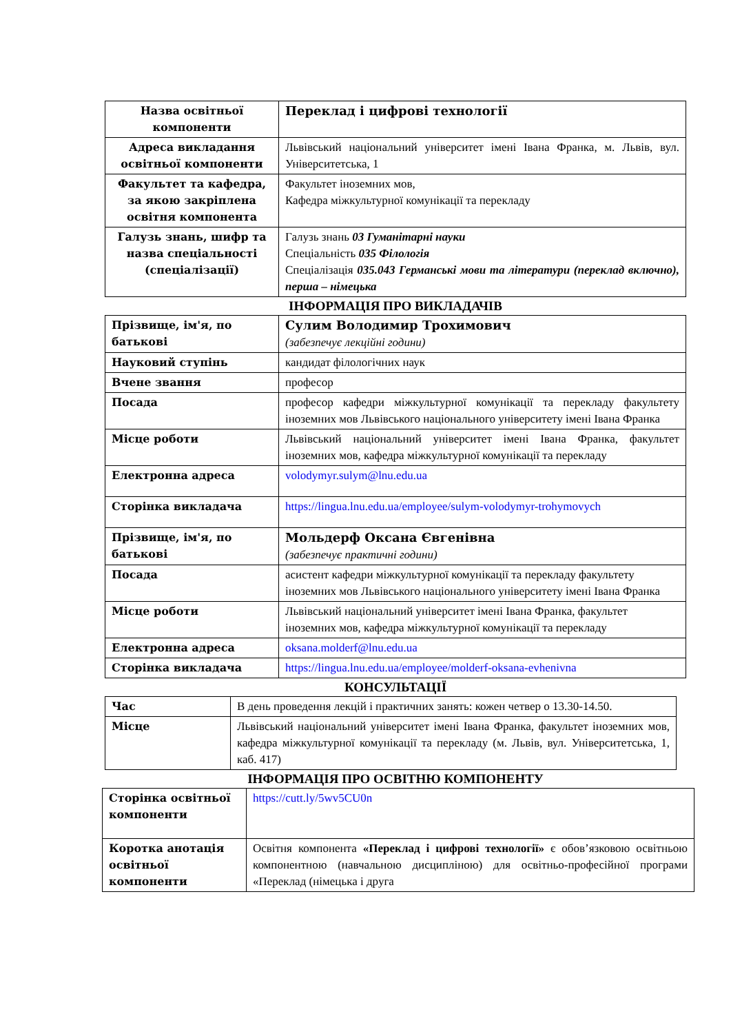| Назва освітньої компоненти | Переклад і цифрові технології |
| Адреса викладання освітньої компоненти | Львівський національний університет імені Івана Франка, м. Львів, вул. Університетська, 1 |
| Факультет та кафедра, за якою закріплена освітня компонента | Факультет іноземних мов, Кафедра міжкультурної комунікації та перекладу |
| Галузь знань, шифр та назва спеціальності (спеціалізації) | Галузь знань 03 Гуманітарні науки Спеціальність 035 Філологія Спеціалізація 035.043 Германські мови та літератури (переклад включно), перша – німецька |
ІНФОРМАЦІЯ ПРО ВИКЛАДАЧІВ
| Прізвище, ім'я, по батькові | Сулим Володимир Трохимович (забезпечує лекційні години) |
| Науковий ступінь | кандидат філологічних наук |
| Вчене звання | професор |
| Посада | професор кафедри міжкультурної комунікації та перекладу факультету іноземних мов Львівського національного університету імені Івана Франка |
| Місце роботи | Львівський національний університет імені Івана Франка, факультет іноземних мов, кафедра міжкультурної комунікації та перекладу |
| Електронна адреса | volodymyr.sulym@lnu.edu.ua |
| Сторінка викладача | https://lingua.lnu.edu.ua/employee/sulym-volodymyr-trohymovych |
| Прізвище, ім'я, по батькові | Мольдерф Оксана Євгенівна (забезпечує практичні години) |
| Посада | асистент кафедри міжкультурної комунікації та перекладу факультету іноземних мов Львівського національного університету імені Івана Франка |
| Місце роботи | Львівський національний університет імені Івана Франка, факультет іноземних мов, кафедра міжкультурної комунікації та перекладу |
| Електронна адреса | oksana.molderf@lnu.edu.ua |
| Сторінка викладача | https://lingua.lnu.edu.ua/employee/molderf-oksana-evhenivna |
КОНСУЛЬТАЦІЇ
| Час | В день проведення лекцій і практичних занять: кожен четвер о 13.30-14.50. |
| Місце | Львівський національний університет імені Івана Франка, факультет іноземних мов, кафедра міжкультурної комунікації та перекладу (м. Львів, вул. Університетська, 1, каб. 417) |
ІНФОРМАЦІЯ ПРО ОСВІТНЮ КОМПОНЕНТУ
| Сторінка освітньої компоненти | https://cutt.ly/5wv5CU0n |
| Коротка анотація освітньої компоненти | Освітня компонента «Переклад і цифрові технології» є обов’язковою освітньою компонентною (навчальною дисципліною) для освітньо-професійної програми «Переклад (німецька і друга |